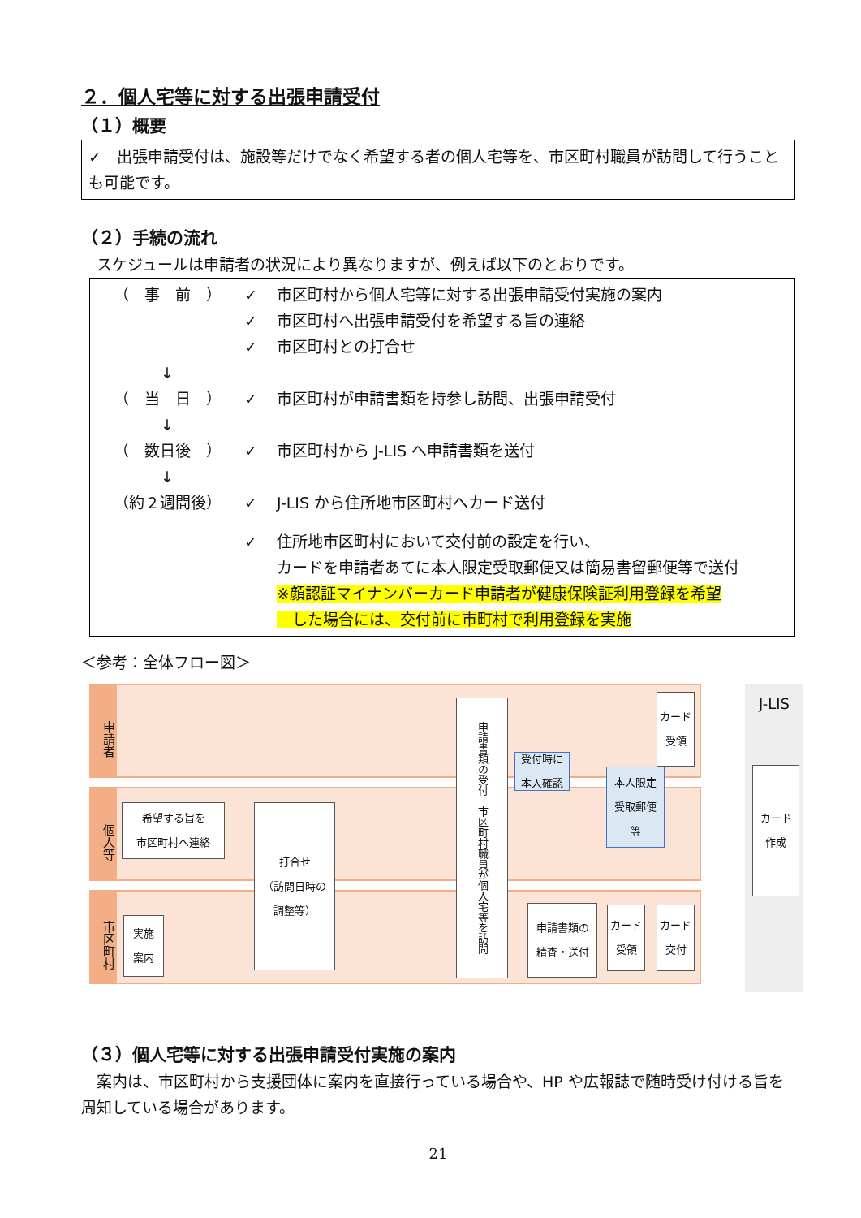２．個人宅等に対する出張申請受付
（１）概要
✓　出張申請受付は、施設等だけでなく希望する者の個人宅等を、市区町村職員が訪問して行うことも可能です。
（２）手続の流れ
　スケジュールは申請者の状況により異なりますが、例えば以下のとおりです。
（　事　前　） ✓ 市区町村から個人宅等に対する出張申請受付実施の案内
✓ 市区町村へ出張申請受付を希望する旨の連絡
✓ 市区町村との打合せ
↓
（　当　日　） ✓ 市区町村が申請書類を持参し訪問、出張申請受付
↓
（　数日後　） ✓ 市区町村から J-LIS へ申請書類を送付
↓
（約２週間後） ✓ J-LIS から住所地市区町村へカード送付
✓ 住所地市区町村において交付前の設定を行い、
カードを申請者あてに本人限定受取郵便又は簡易書留郵便等で送付
※顔認証マイナンバーカード申請者が健康保険証利用登録を希望
　した場合には、交付前に市町村で利用登録を実施
＜参考：全体フロー図＞
申請者
個人等
市区町村
J-LIS
希望する旨を
市区町村へ連絡
実施
案内
打合せ
（訪問日時の
調整等）
申請書類の受付　市区町村職員が個人宅等を訪問
受付時に
本人確認
本人限定
受取郵便
等
カード
受領
申請書類の
精査・送付
カード
受領
カード
交付
カード
作成
（３）個人宅等に対する出張申請受付実施の案内
　案内は、市区町村から支援団体に案内を直接行っている場合や、HP や広報誌で随時受け付ける旨を周知している場合があります。
21